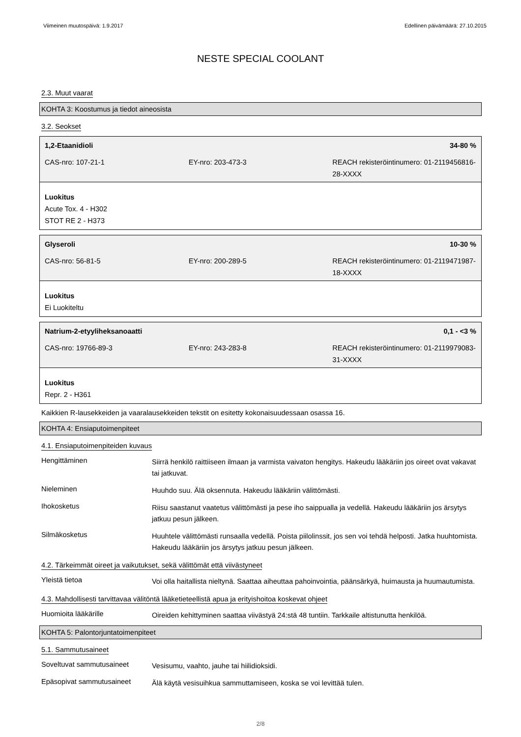Viimeinen muutospäivä: 1.9.2017 Edellinen päivämäärä: 27.10.2015
NESTE SPECIAL COOLANT
2.3. Muut vaarat
KOHTA 3: Koostumus ja tiedot aineosista
3.2. Seokset
1,2-Etaanidioli 34-80 %
| CAS-nro: 107-21-1 | EY-nro: 203-473-3 | REACH rekisteröintinumero: 01-2119456816-28-XXXX |
Luokitus
Acute Tox. 4 - H302
STOT RE 2 - H373
Glyseroli 10-30 %
| CAS-nro: 56-81-5 | EY-nro: 200-289-5 | REACH rekisteröintinumero: 01-2119471987-18-XXXX |
Luokitus
Ei Luokiteltu
Natrium-2-etyyliheksanoaatti 0,1 - <3 %
| CAS-nro: 19766-89-3 | EY-nro: 243-283-8 | REACH rekisteröintinumero: 01-2119979083-31-XXXX |
Luokitus
Repr. 2 - H361
Kaikkien R-lausekkeiden ja vaaralausekkeiden tekstit on esitetty kokonaisuudessaan osassa 16.
KOHTA 4: Ensiaputoimenpiteet
4.1. Ensiaputoimenpiteiden kuvaus
| Hengittäminen | Siirrä henkilö raittiiseen ilmaan ja varmista vaivaton hengitys. Hakeudu lääkäriin jos oireet ovat vakavat tai jatkuvat. |
| Nieleminen | Huuhdo suu. Älä oksennuta. Hakeudu lääkäriin välittömästi. |
| Ihokosketus | Riisu saastanut vaatetus välittömästi ja pese iho saippualla ja vedellä. Hakeudu lääkäriin jos ärsytys jatkuu pesun jälkeen. |
| Silmäkosketus | Huuhtele välittömästi runsaalla vedellä. Poista piilolinssit, jos sen voi tehdä helposti. Jatka huuhtomista. Hakeudu lääkäriin jos ärsytys jatkuu pesun jälkeen. |
4.2. Tärkeimmät oireet ja vaikutukset, sekä välittömät että viivästyneet
| Yleistä tietoa | Voi olla haitallista nieltynä. Saattaa aiheuttaa pahoinvointia, päänsärkyä, huimausta ja huumautumista. |
4.3. Mahdollisesti tarvittavaa välitöntä lääketieteellistä apua ja erityishoitoa koskevat ohjeet
| Huomioita lääkärille | Oireiden kehittyminen saattaa viivästyä 24:stä 48 tuntiin. Tarkkaile altistunutta henkilöä. |
KOHTA 5: Palontorjuntatoimenpiteet
5.1. Sammutusaineet
| Soveltuvat sammutusaineet | Vesisumu, vaahto, jauhe tai hiilidioksidi. |
| Epäsopivat sammutusaineet | Älä käytä vesisuihkua sammuttamiseen, koska se voi levittää tulen. |
2/8